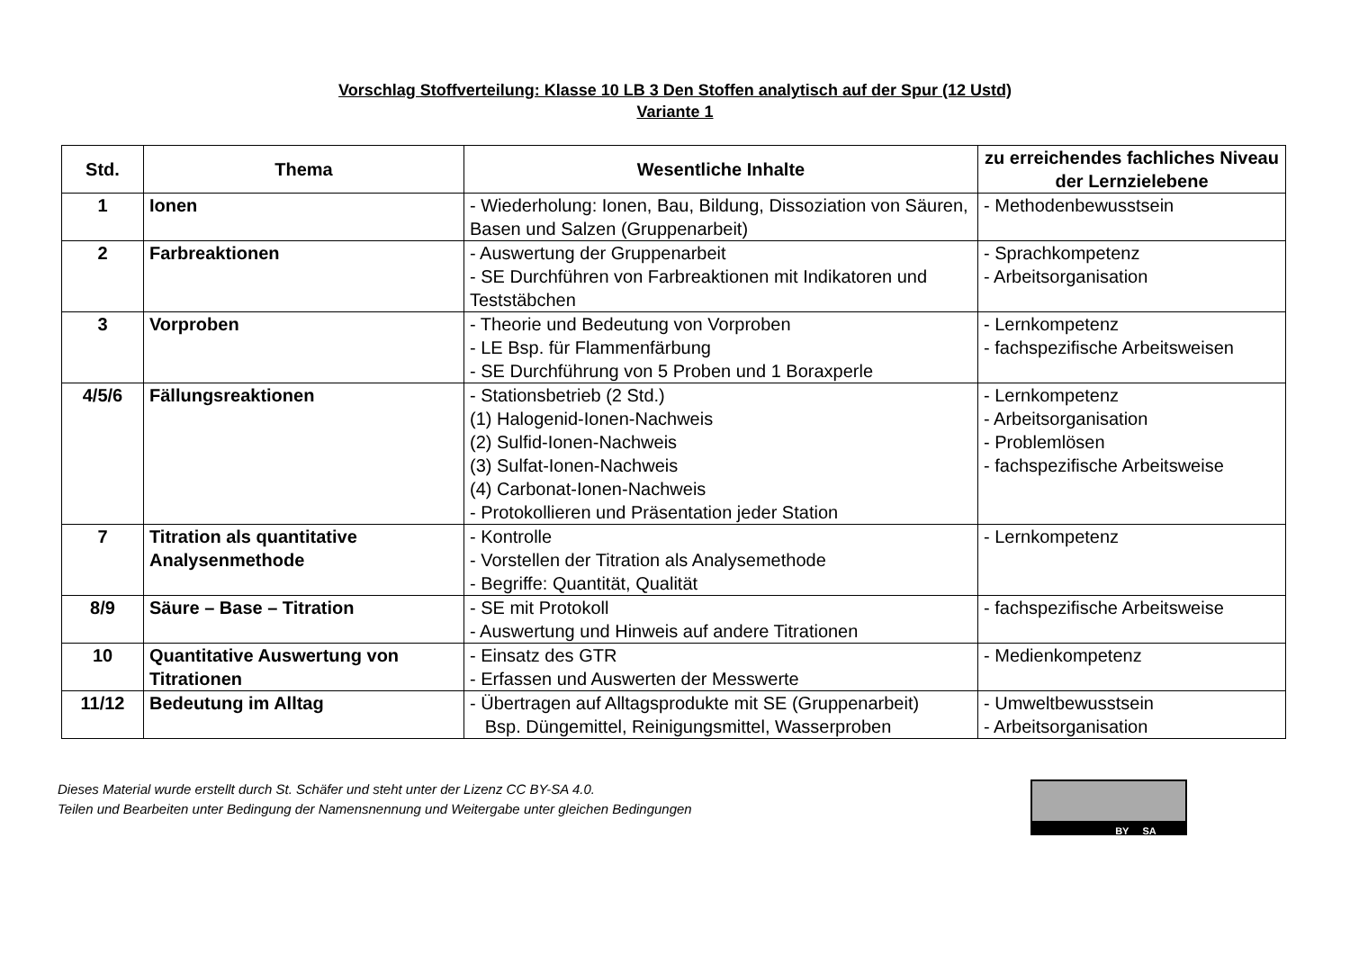Vorschlag Stoffverteilung: Klasse 10 LB 3 Den Stoffen analytisch auf der Spur (12 Ustd)
Variante 1
| Std. | Thema | Wesentliche Inhalte | zu erreichendes fachliches Niveau der Lernzielebene |
| --- | --- | --- | --- |
| 1 | Ionen | - Wiederholung: Ionen, Bau, Bildung, Dissoziation von Säuren, Basen und Salzen (Gruppenarbeit) | - Methodenbewusstsein |
| 2 | Farbreaktionen | - Auswertung der Gruppenarbeit - SE Durchführen von Farbreaktionen mit Indikatoren und Teststäbchen | - Sprachkompetenz - Arbeitsorganisation |
| 3 | Vorproben | - Theorie und Bedeutung von Vorproben - LE Bsp. für Flammenfärbung - SE Durchführung von 5 Proben und 1 Boraxperle | - Lernkompetenz - fachspezifische Arbeitsweisen |
| 4/5/6 | Fällungsreaktionen | - Stationsbetrieb (2 Std.) (1) Halogenid-Ionen-Nachweis (2) Sulfid-Ionen-Nachweis (3) Sulfat-Ionen-Nachweis (4) Carbonat-Ionen-Nachweis - Protokollieren und Präsentation jeder Station | - Lernkompetenz - Arbeitsorganisation - Problemlösen - fachspezifische Arbeitsweise |
| 7 | Titration als quantitative Analysenmethode | - Kontrolle - Vorstellen der Titration als Analysemethode - Begriffe: Quantität, Qualität | - Lernkompetenz |
| 8/9 | Säure – Base – Titration | - SE mit Protokoll - Auswertung und Hinweis auf andere Titrationen | - fachspezifische Arbeitsweise |
| 10 | Quantitative Auswertung von Titrationen | - Einsatz des GTR - Erfassen und Auswerten der Messwerte | - Medienkompetenz |
| 11/12 | Bedeutung im Alltag | - Übertragen auf Alltagsprodukte mit SE (Gruppenarbeit) Bsp. Düngemittel, Reinigungsmittel, Wasserproben | - Umweltbewusstsein - Arbeitsorganisation |
Dieses Material wurde erstellt durch St. Schäfer und steht unter der Lizenz CC BY-SA 4.0.
Teilen und Bearbeiten unter Bedingung der Namensnennung und Weitergabe unter gleichen Bedingungen
BY SA